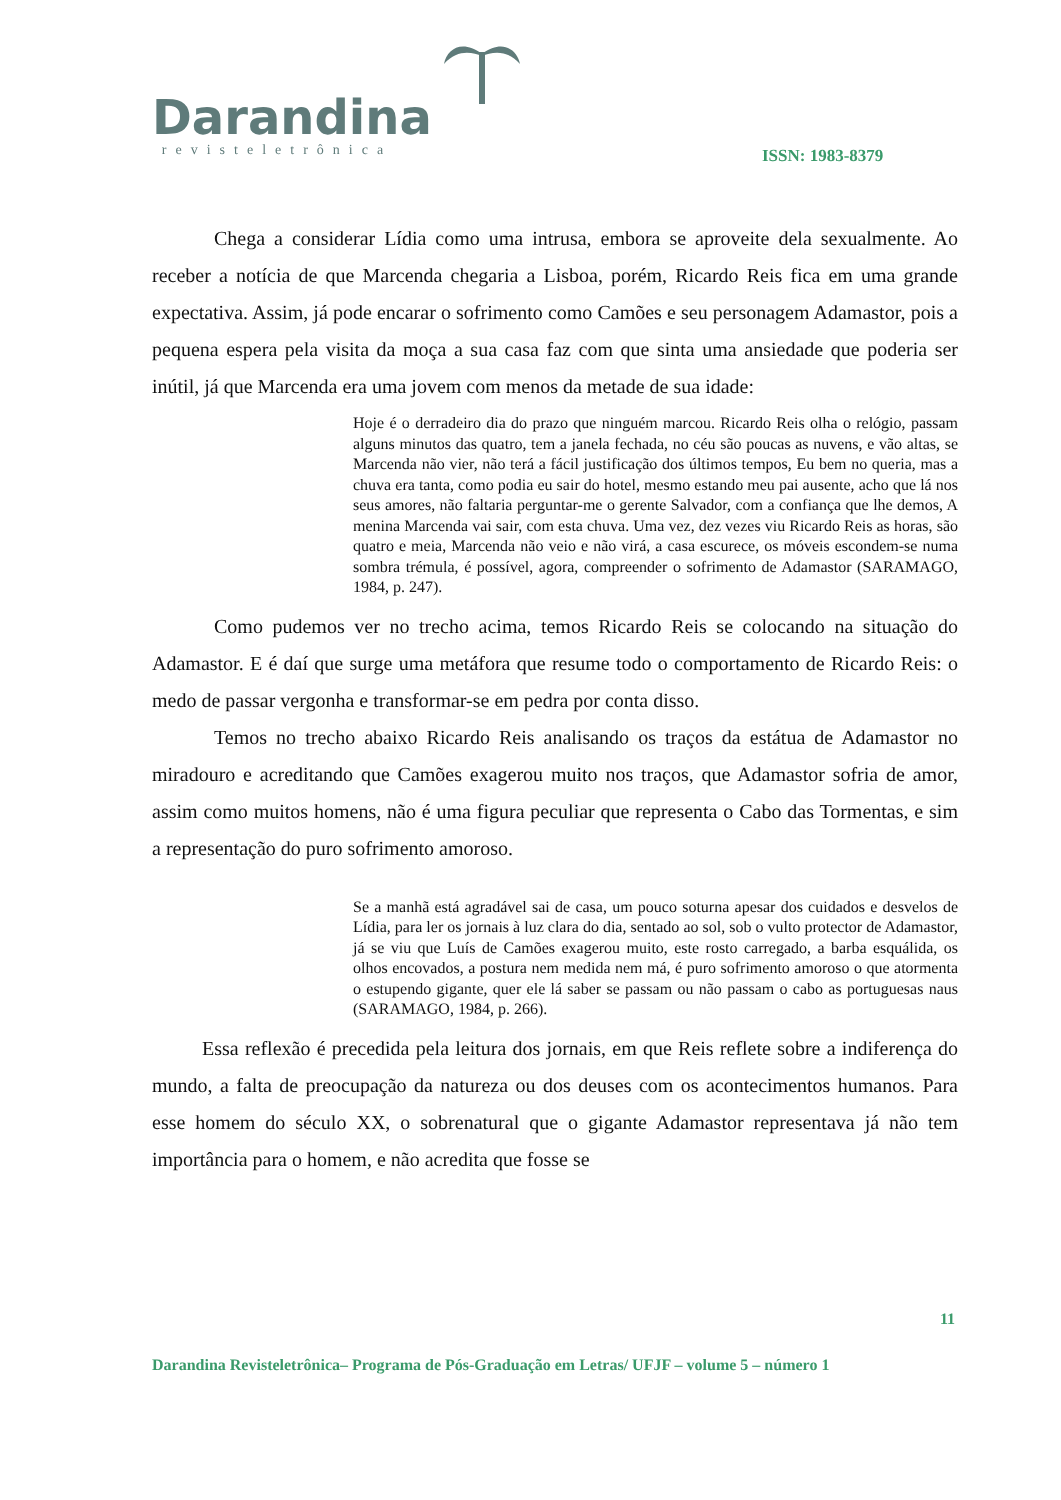Darandina
revisteletrônica
ISSN: 1983-8379
Chega a considerar Lídia como uma intrusa, embora se aproveite dela sexualmente. Ao receber a notícia de que Marcenda chegaria a Lisboa, porém, Ricardo Reis fica em uma grande expectativa. Assim, já pode encarar o sofrimento como Camões e seu personagem Adamastor, pois a pequena espera pela visita da moça a sua casa faz com que sinta uma ansiedade que poderia ser inútil, já que Marcenda era uma jovem com menos da metade de sua idade:
Hoje é o derradeiro dia do prazo que ninguém marcou. Ricardo Reis olha o relógio, passam alguns minutos das quatro, tem a janela fechada, no céu são poucas as nuvens, e vão altas, se Marcenda não vier, não terá a fácil justificação dos últimos tempos, Eu bem no queria, mas a chuva era tanta, como podia eu sair do hotel, mesmo estando meu pai ausente, acho que lá nos seus amores, não faltaria perguntar-me o gerente Salvador, com a confiança que lhe demos, A menina Marcenda vai sair, com esta chuva. Uma vez, dez vezes viu Ricardo Reis as horas, são quatro e meia, Marcenda não veio e não virá, a casa escurece, os móveis escondem-se numa sombra trémula, é possível, agora, compreender o sofrimento de Adamastor (SARAMAGO, 1984, p. 247).
Como pudemos ver no trecho acima, temos Ricardo Reis se colocando na situação do Adamastor. E é daí que surge uma metáfora que resume todo o comportamento de Ricardo Reis: o medo de passar vergonha e transformar-se em pedra por conta disso.
Temos no trecho abaixo Ricardo Reis analisando os traços da estátua de Adamastor no miradouro e acreditando que Camões exagerou muito nos traços, que Adamastor sofria de amor, assim como muitos homens, não é uma figura peculiar que representa o Cabo das Tormentas, e sim a representação do puro sofrimento amoroso.
Se a manhã está agradável sai de casa, um pouco soturna apesar dos cuidados e desvelos de Lídia, para ler os jornais à luz clara do dia, sentado ao sol, sob o vulto protector de Adamastor, já se viu que Luís de Camões exagerou muito, este rosto carregado, a barba esquálida, os olhos encovados, a postura nem medida nem má, é puro sofrimento amoroso o que atormenta o estupendo gigante, quer ele lá saber se passam ou não passam o cabo as portuguesas naus (SARAMAGO, 1984, p. 266).
Essa reflexão é precedida pela leitura dos jornais, em que Reis reflete sobre a indiferença do mundo, a falta de preocupação da natureza ou dos deuses com os acontecimentos humanos. Para esse homem do século XX, o sobrenatural que o gigante Adamastor representava já não tem importância para o homem, e não acredita que fosse se
11
Darandina Revisteletrônica– Programa de Pós-Graduação em Letras/ UFJF – volume 5 – número 1